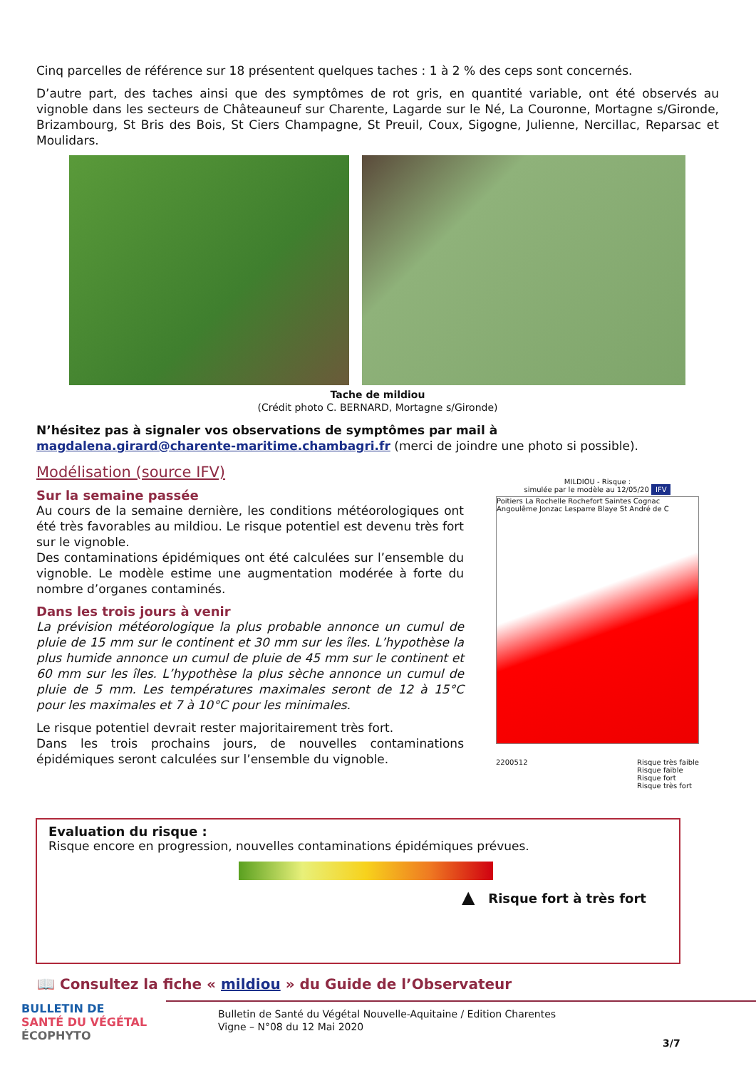Cinq parcelles de référence sur 18 présentent quelques taches : 1 à 2 % des ceps sont concernés.
D’autre part, des taches ainsi que des symptômes de rot gris, en quantité variable, ont été observés au vignoble dans les secteurs de Châteauneuf sur Charente, Lagarde sur le Né, La Couronne, Mortagne s/Gironde, Brizambourg, St Bris des Bois, St Ciers Champagne, St Preuil, Coux, Sigogne, Julienne, Nercillac, Reparsac et Moulidars.
Tache de mildiou
(Crédit photo C. BERNARD, Mortagne s/Gironde)
N’hésitez pas à signaler vos observations de symptômes par mail à
magdalena.girard@charente-maritime.chambagri.fr (merci de joindre une photo si possible).
Modélisation (source IFV)
Sur la semaine passée
Au cours de la semaine dernière, les conditions météorologiques ont été très favorables au mildiou. Le risque potentiel est devenu très fort sur le vignoble.
Des contaminations épidémiques ont été calculées sur l’ensemble du vignoble. Le modèle estime une augmentation modérée à forte du nombre d’organes contaminés.
Dans les trois jours à venir
La prévision météorologique la plus probable annonce un cumul de pluie de 15 mm sur le continent et 30 mm sur les îles. L’hypothèse la plus humide annonce un cumul de pluie de 45 mm sur le continent et 60 mm sur les îles. L’hypothèse la plus sèche annonce un cumul de pluie de 5 mm. Les températures maximales seront de 12 à 15°C pour les maximales et 7 à 10°C pour les minimales.
Le risque potentiel devrait rester majoritairement très fort.
Dans les trois prochains jours, de nouvelles contaminations épidémiques seront calculées sur l’ensemble du vignoble.
MILDIOU - Risque :
simulée par le modèle au 12/05/20 IFV
Poitiers La Rochelle Rochefort Saintes Cognac Angoulême Jonzac Lesparre Blaye St André de C
2200512 Risque très faible
Risque faible
Risque fort
Risque très fort
Evaluation du risque :
Risque encore en progression, nouvelles contaminations épidémiques prévues.
▲ Risque fort à très fort
📖 Consultez la fiche « mildiou » du Guide de l’Observateur
BULLETIN DE
SANTÉ DU VÉGÉTAL
ÉCOPHYTO
Bulletin de Santé du Végétal Nouvelle-Aquitaine / Edition Charentes
Vigne – N°08 du 12 Mai 2020
3/7